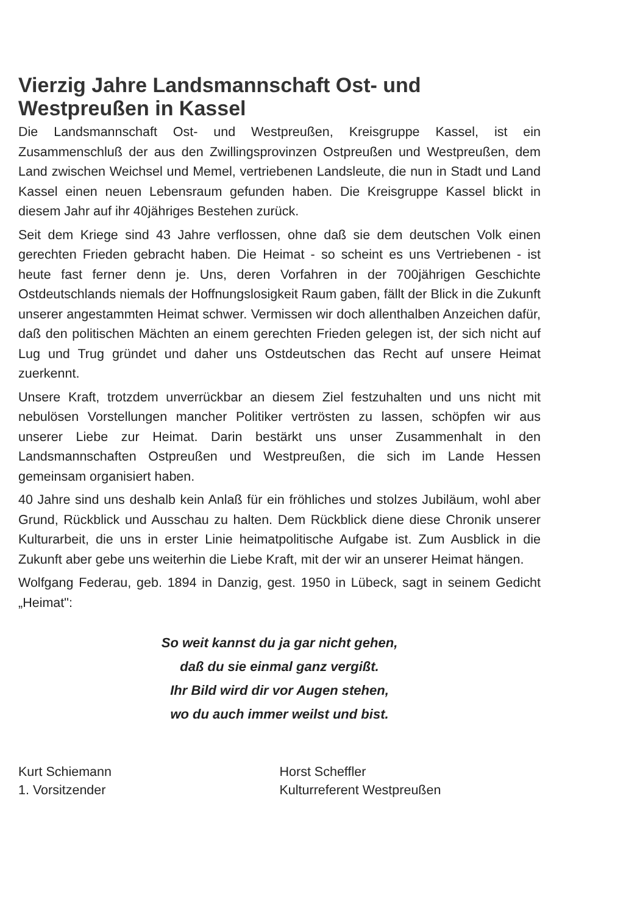Vierzig Jahre Landsmannschaft Ost- und Westpreußen in Kassel
Die Landsmannschaft Ost- und Westpreußen, Kreisgruppe Kassel, ist ein Zusammenschluß der aus den Zwillingsprovinzen Ostpreußen und Westpreußen, dem Land zwischen Weichsel und Memel, vertriebenen Landsleute, die nun in Stadt und Land Kassel einen neuen Lebensraum gefunden haben. Die Kreisgruppe Kassel blickt in diesem Jahr auf ihr 40jähriges Bestehen zurück.
Seit dem Kriege sind 43 Jahre verflossen, ohne daß sie dem deutschen Volk einen gerechten Frieden gebracht haben. Die Heimat - so scheint es uns Vertriebenen - ist heute fast ferner denn je. Uns, deren Vorfahren in der 700jährigen Geschichte Ostdeutschlands niemals der Hoffnungslosigkeit Raum gaben, fällt der Blick in die Zukunft unserer angestammten Heimat schwer. Vermissen wir doch allenthalben Anzeichen dafür, daß den politischen Mächten an einem gerechten Frieden gelegen ist, der sich nicht auf Lug und Trug gründet und daher uns Ostdeutschen das Recht auf unsere Heimat zuerkennt.
Unsere Kraft, trotzdem unverrückbar an diesem Ziel festzuhalten und uns nicht mit nebulösen Vorstellungen mancher Politiker vertrösten zu lassen, schöpfen wir aus unserer Liebe zur Heimat. Darin bestärkt uns unser Zusammenhalt in den Landsmannschaften Ostpreußen und Westpreußen, die sich im Lande Hessen gemeinsam organisiert haben.
40 Jahre sind uns deshalb kein Anlaß für ein fröhliches und stolzes Jubiläum, wohl aber Grund, Rückblick und Ausschau zu halten. Dem Rückblick diene diese Chronik unserer Kulturarbeit, die uns in erster Linie heimatpolitische Aufgabe ist. Zum Ausblick in die Zukunft aber gebe uns weiterhin die Liebe Kraft, mit der wir an unserer Heimat hängen.
Wolfgang Federau, geb. 1894 in Danzig, gest. 1950 in Lübeck, sagt in seinem Gedicht „Heimat":
So weit kannst du ja gar nicht gehen,
daß du sie einmal ganz vergißt.
Ihr Bild wird dir vor Augen stehen,
wo du auch immer weilst und bist.
Kurt Schiemann
1. Vorsitzender
Horst Scheffler
Kulturreferent Westpreußen